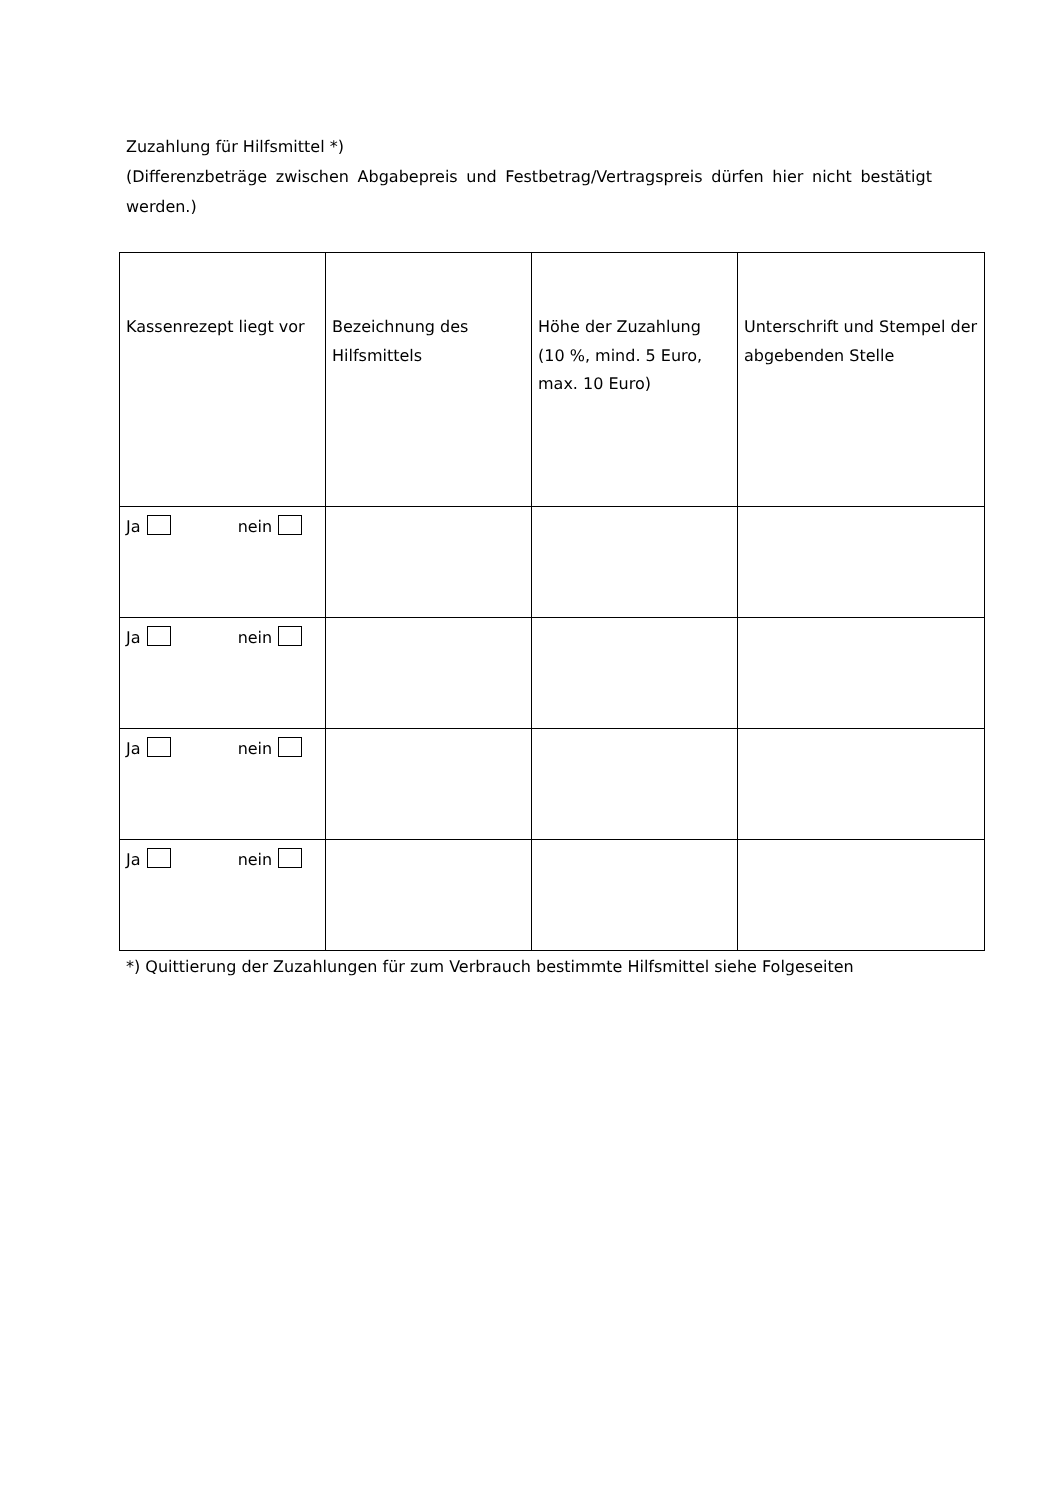Zuzahlung für Hilfsmittel *)
(Differenzbeträge zwischen Abgabepreis und Festbetrag/Vertragspreis dürfen hier nicht bestätigt werden.)
| Kassenrezept liegt vor | Bezeichnung des Hilfsmittels | Höhe der Zuzahlung (10 %, mind. 5 Euro, max. 10 Euro) | Unterschrift und Stempel der abgebenden Stelle |
| --- | --- | --- | --- |
| Ja nein | | | |
| Ja nein | | | |
| Ja nein | | | |
| Ja nein | | | |
*) Quittierung der Zuzahlungen für zum Verbrauch bestimmte Hilfsmittel siehe Folgeseiten